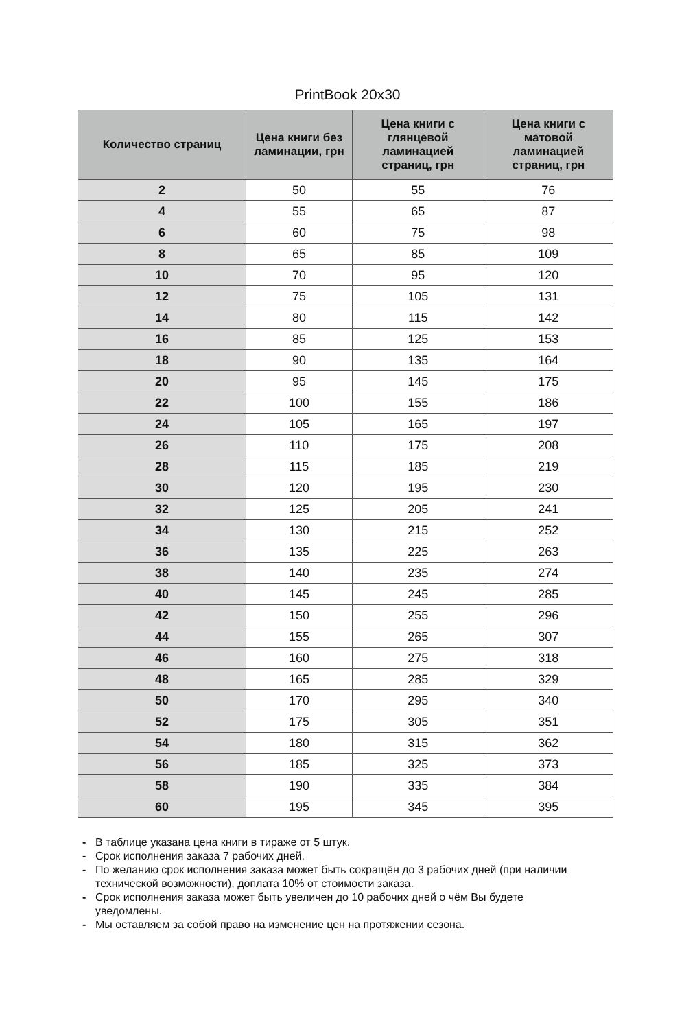PrintBook 20x30
| Количество страниц | Цена книги без ламинации, грн | Цена книги с глянцевой ламинацией страниц, грн | Цена книги с матовой ламинацией страниц, грн |
| --- | --- | --- | --- |
| 2 | 50 | 55 | 76 |
| 4 | 55 | 65 | 87 |
| 6 | 60 | 75 | 98 |
| 8 | 65 | 85 | 109 |
| 10 | 70 | 95 | 120 |
| 12 | 75 | 105 | 131 |
| 14 | 80 | 115 | 142 |
| 16 | 85 | 125 | 153 |
| 18 | 90 | 135 | 164 |
| 20 | 95 | 145 | 175 |
| 22 | 100 | 155 | 186 |
| 24 | 105 | 165 | 197 |
| 26 | 110 | 175 | 208 |
| 28 | 115 | 185 | 219 |
| 30 | 120 | 195 | 230 |
| 32 | 125 | 205 | 241 |
| 34 | 130 | 215 | 252 |
| 36 | 135 | 225 | 263 |
| 38 | 140 | 235 | 274 |
| 40 | 145 | 245 | 285 |
| 42 | 150 | 255 | 296 |
| 44 | 155 | 265 | 307 |
| 46 | 160 | 275 | 318 |
| 48 | 165 | 285 | 329 |
| 50 | 170 | 295 | 340 |
| 52 | 175 | 305 | 351 |
| 54 | 180 | 315 | 362 |
| 56 | 185 | 325 | 373 |
| 58 | 190 | 335 | 384 |
| 60 | 195 | 345 | 395 |
- В таблице указана цена книги в тираже от 5 штук.
- Срок исполнения заказа 7 рабочих дней.
- По желанию срок исполнения заказа может быть сокращён до 3 рабочих дней (при наличии технической возможности), доплата 10% от стоимости заказа.
- Срок исполнения заказа может быть увеличен до 10 рабочих дней о чём Вы будете уведомлены.
- Мы оставляем за собой право на изменение цен на протяжении сезона.